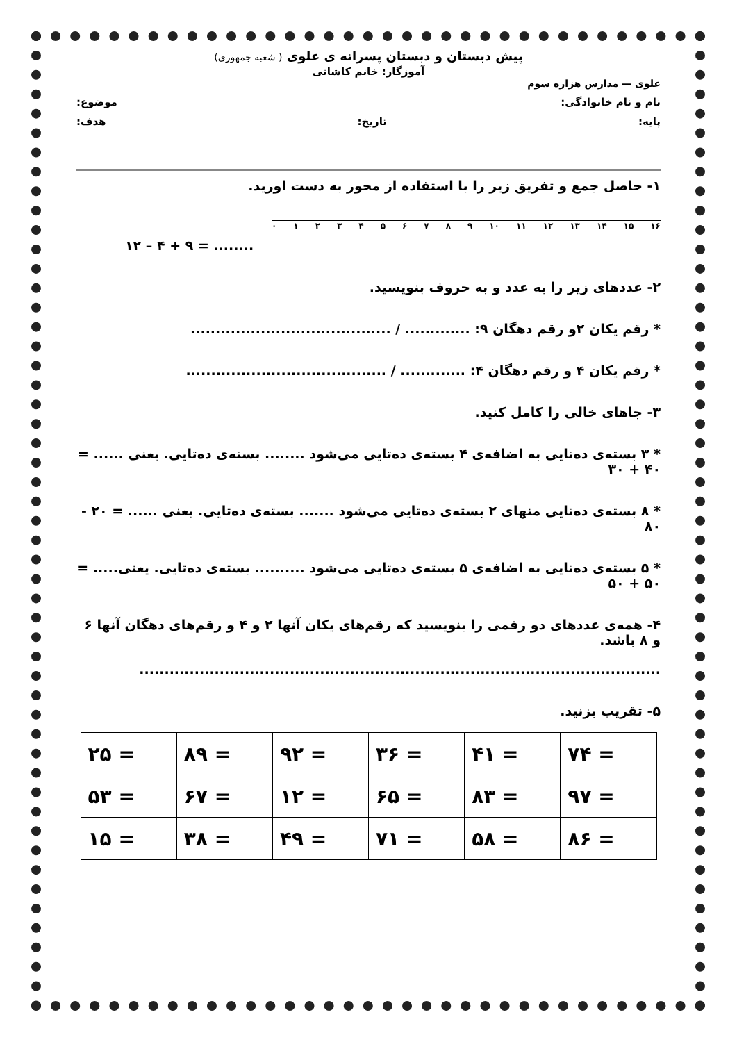پیش دبستان و دبستان پسرانه ی علوی ( شعبه جمهوری)
آموزگار: خانم کاشانی
علوی — مدارس هزاره سوم
نام و نام خانوادگی: موضوع:
پایه: تاریخ: هدف:
۱- حاصل جمع و تفریق زیر را با استفاده از محور به دست اورید.
۰۱۲۳۴۵۶۷۸۹ ۱۰ ۱۱ ۱۲ ۱۳ ۱۴ ۱۵ ۱۶
۱۲ – ۴ + ۹ = ........
۲- عددهای زیر را به عدد و به حروف بنویسید.
* رقم یکان ۲و رقم دهگان ۹: ............. / ........................................
* رقم یکان ۴ و رقم دهگان ۴: ............. / ........................................
۳- جاهای خالی را کامل کنید.
* ۳ بسته‌ی ده‌تایی به اضافه‌ی ۴ بسته‌ی ده‌تایی می‌شود ........ بسته‌ی ده‌تایی. یعنی ...... = ۴۰ + ۳۰
* ۸ بسته‌ی ده‌تایی منهای ۲ بسته‌ی ده‌تایی می‌شود ....... بسته‌ی ده‌تایی. یعنی ...... = ۲۰ - ۸۰
* ۵ بسته‌ی ده‌تایی به اضافه‌ی ۵ بسته‌ی ده‌تایی می‌شود .......... بسته‌ی ده‌تایی. یعنی..... = ۵۰ + ۵۰
۴- همه‌ی عددهای دو رقمی را بنویسید که رقم‌های یکان آنها ۲ و ۴ و رقم‌های دهگان آنها ۶ و ۸ باشد.
........................................................................................................
۵- تقریب بزنید.
| ۷۴ = | ۴۱ = | ۳۶ = | ۹۲ = | ۸۹ = | ۲۵ = |
| ۹۷ = | ۸۳ = | ۶۵ = | ۱۲ = | ۶۷ = | ۵۳ = |
| ۸۶ = | ۵۸ = | ۷۱ = | ۴۹ = | ۳۸ = | ۱۵ = |